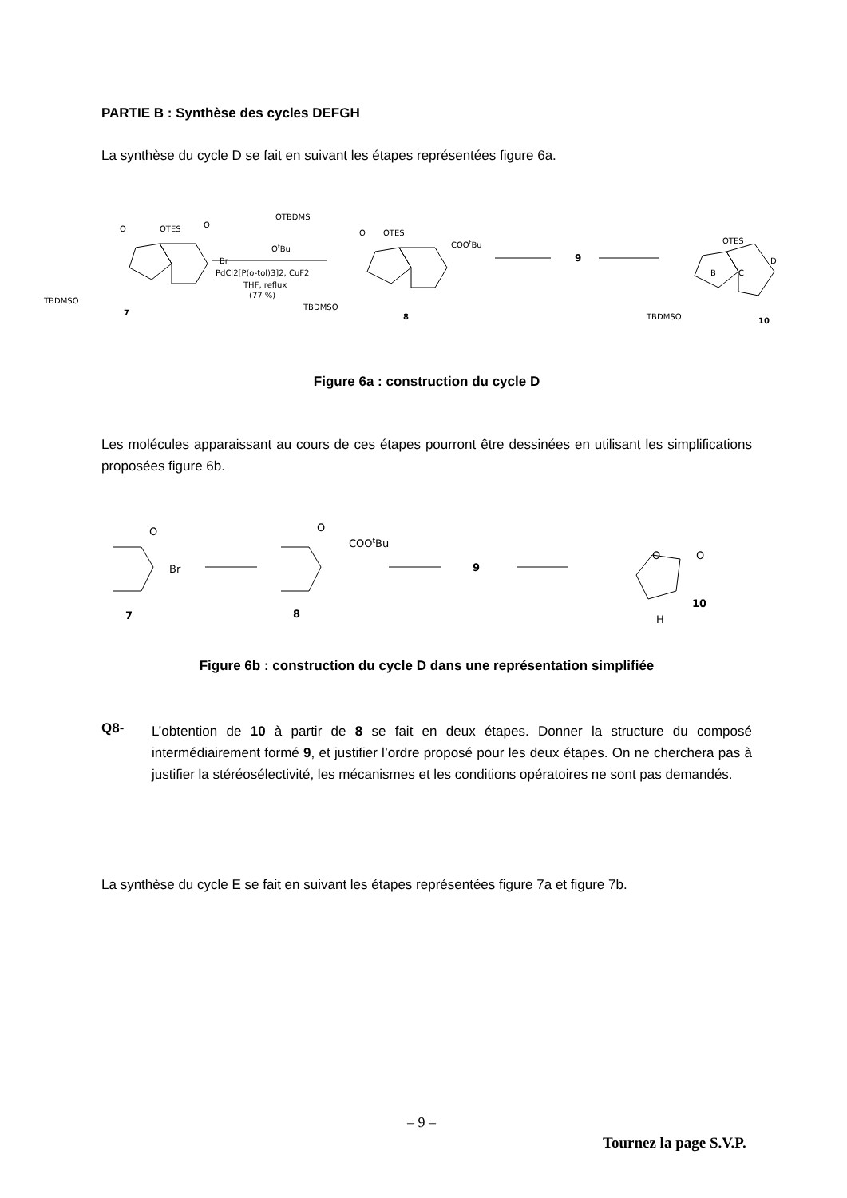PARTIE B : Synthèse des cycles DEFGH
La synthèse du cycle D se fait en suivant les étapes représentées figure 6a.
TBDMSO
O
OTES
O
Br
7
OTBDMS
OtBu
PdCl2[P(o-tol)3]2, CuF2
THF, reflux
(77 %)
TBDMSO
O
OTES
COOtBu
8
9
TBDMSO
OTES
10
B
C
D
Figure 6a : construction du cycle D
Les molécules apparaissant au cours de ces étapes pourront être dessinées en utilisant les simplifications proposées figure 6b.
O
Br
7
O
COOtBu
8
9
O
O
H
10
Figure 6b : construction du cycle D dans une représentation simplifiée
Q8-
L’obtention de 10 à partir de 8 se fait en deux étapes. Donner la structure du composé intermédiairement formé 9, et justifier l’ordre proposé pour les deux étapes. On ne cherchera pas à justifier la stéréosélectivité, les mécanismes et les conditions opératoires ne sont pas demandés.
La synthèse du cycle E se fait en suivant les étapes représentées figure 7a et figure 7b.
– 9 –
Tournez la page S.V.P.